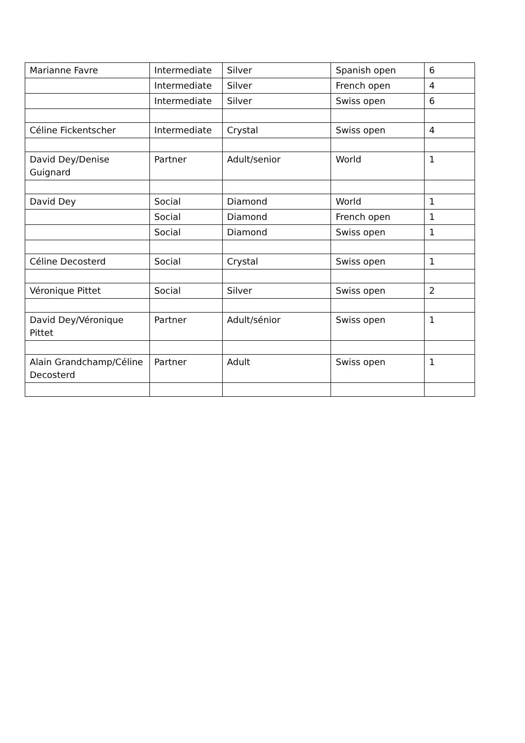| Marianne Favre | Intermediate | Silver | Spanish open | 6 |
| | Intermediate | Silver | French open | 4 |
| | Intermediate | Silver | Swiss open | 6 |
| Céline Fickentscher | Intermediate | Crystal | Swiss open | 4 |
| David Dey/Denise Guignard | Partner | Adult/senior | World | 1 |
| David Dey | Social | Diamond | World | 1 |
| | Social | Diamond | French open | 1 |
| | Social | Diamond | Swiss open | 1 |
| Céline Decosterd | Social | Crystal | Swiss open | 1 |
| Véronique Pittet | Social | Silver | Swiss open | 2 |
| David Dey/Véronique Pittet | Partner | Adult/sénior | Swiss open | 1 |
| Alain Grandchamp/Céline Decosterd | Partner | Adult | Swiss open | 1 |